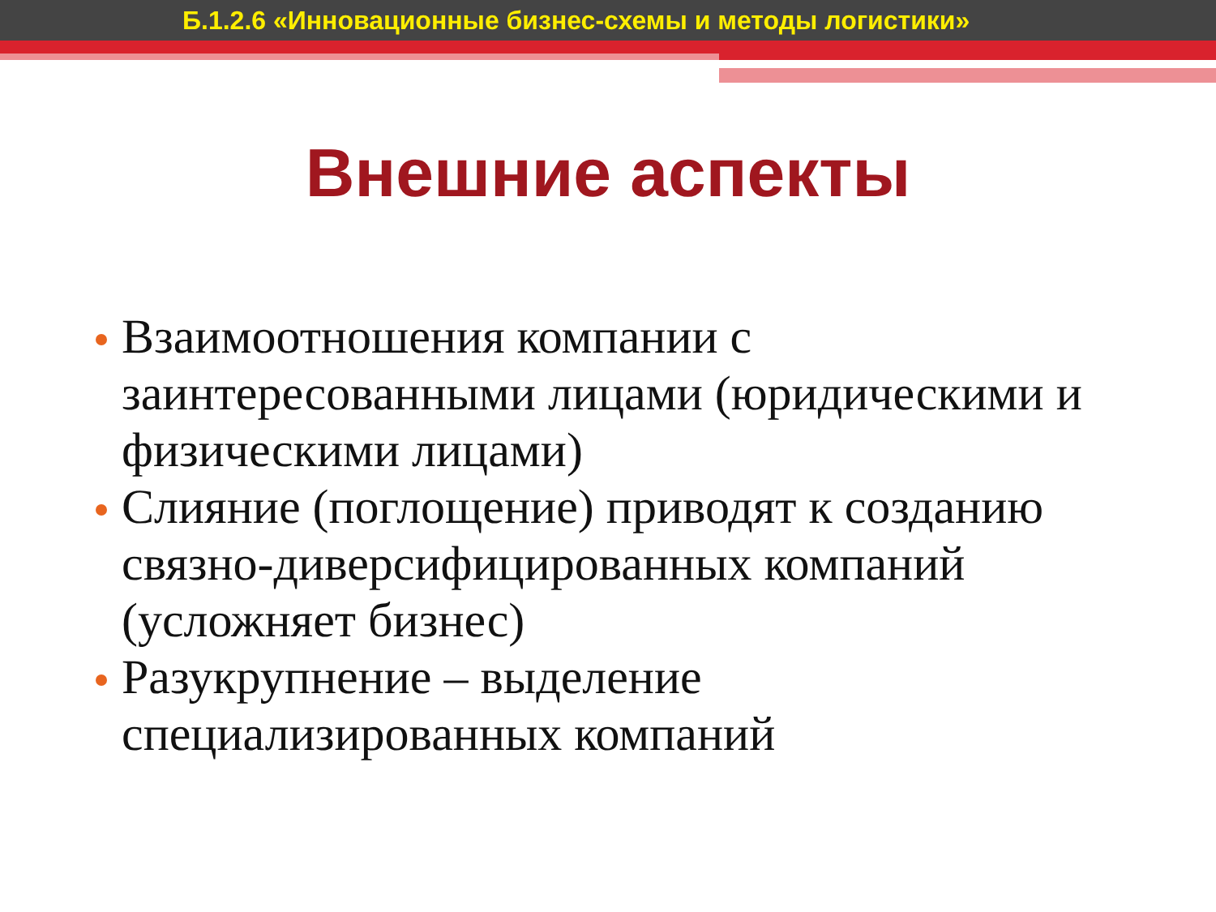Б.1.2.6 «Инновационные бизнес-схемы и методы логистики»
Внешние аспекты
Взаимоотношения компании с заинтересованными лицами (юридическими и физическими лицами)
Слияние (поглощение) приводят к созданию связно-диверсифицированных компаний (усложняет бизнес)
Разукрупнение – выделение специализированных компаний